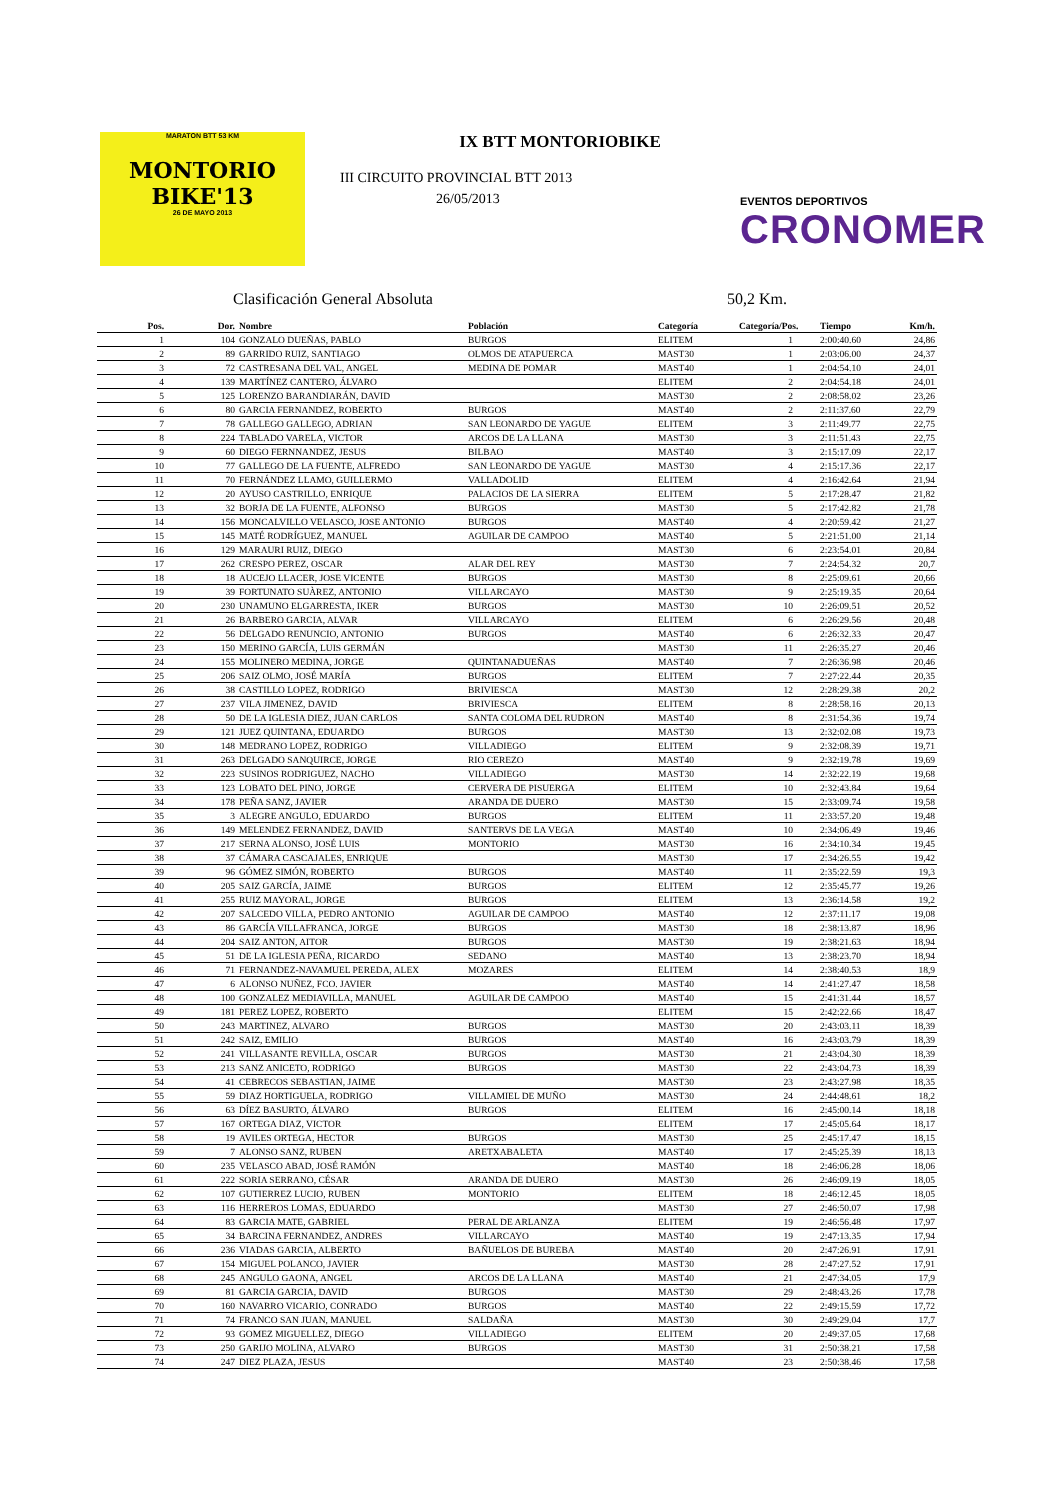MARATON BTT 53 KM
MONTORIO
BIKE'13
26 DE MAYO 2013
IX BTT MONTORIOBIKE
III CIRCUITO PROVINCIAL BTT 2013
26/05/2013
EVENTOS DEPORTIVOS
CRONOMER
Clasificación General Absoluta 50,2 Km.
| Pos. | Dor. | Nombre | Población | Categoría | Categoría/Pos. | Tiempo | Km/h. |
| --- | --- | --- | --- | --- | --- | --- | --- |
| 1 | 104 | GONZALO DUEÑAS, PABLO | BURGOS | ELITEM | 1 | 2:00:40.60 | 24,86 |
| 2 | 89 | GARRIDO RUIZ, SANTIAGO | OLMOS DE ATAPUERCA | MAST30 | 1 | 2:03:06.00 | 24,37 |
| 3 | 72 | CASTRESANA DEL VAL, ANGEL | MEDINA DE POMAR | MAST40 | 1 | 2:04:54.10 | 24,01 |
| 4 | 139 | MARTÍNEZ CANTERO, ÁLVARO | | ELITEM | 2 | 2:04:54.18 | 24,01 |
| 5 | 125 | LORENZO BARANDIARÁN, DAVID | | MAST30 | 2 | 2:08:58.02 | 23,26 |
| 6 | 80 | GARCIA FERNANDEZ, ROBERTO | BURGOS | MAST40 | 2 | 2:11:37.60 | 22,79 |
| 7 | 78 | GALLEGO GALLEGO, ADRIAN | SAN LEONARDO DE YAGUE | ELITEM | 3 | 2:11:49.77 | 22,75 |
| 8 | 224 | TABLADO VARELA, VICTOR | ARCOS DE LA LLANA | MAST30 | 3 | 2:11:51.43 | 22,75 |
| 9 | 60 | DIEGO FERNNANDEZ, JESUS | BILBAO | MAST40 | 3 | 2:15:17.09 | 22,17 |
| 10 | 77 | GALLEGO DE LA FUENTE, ALFREDO | SAN LEONARDO DE YAGUE | MAST30 | 4 | 2:15:17.36 | 22,17 |
| 11 | 70 | FERNÁNDEZ LLAMO, GUILLERMO | VALLADOLID | ELITEM | 4 | 2:16:42.64 | 21,94 |
| 12 | 20 | AYUSO CASTRILLO, ENRIQUE | PALACIOS DE LA SIERRA | ELITEM | 5 | 2:17:28.47 | 21,82 |
| 13 | 32 | BORJA DE LA FUENTE, ALFONSO | BURGOS | MAST30 | 5 | 2:17:42.82 | 21,78 |
| 14 | 156 | MONCALVILLO VELASCO, JOSE ANTONIO | BURGOS | MAST40 | 4 | 2:20:59.42 | 21,27 |
| 15 | 145 | MATÉ RODRÍGUEZ, MANUEL | AGUILAR DE CAMPOO | MAST40 | 5 | 2:21:51.00 | 21,14 |
| 16 | 129 | MARAURI RUIZ, DIEGO | | MAST30 | 6 | 2:23:54.01 | 20,84 |
| 17 | 262 | CRESPO PEREZ, OSCAR | ALAR DEL REY | MAST30 | 7 | 2:24:54.32 | 20,7 |
| 18 | 18 | AUCEJO LLACER, JOSE VICENTE | BURGOS | MAST30 | 8 | 2:25:09.61 | 20,66 |
| 19 | 39 | FORTUNATO SUÀREZ, ANTONIO | VILLARCAYO | MAST30 | 9 | 2:25:19.35 | 20,64 |
| 20 | 230 | UNAMUNO ELGARRESTA, IKER | BURGOS | MAST30 | 10 | 2:26:09.51 | 20,52 |
| 21 | 26 | BARBERO GARCIA, ALVAR | VILLARCAYO | ELITEM | 6 | 2:26:29.56 | 20,48 |
| 22 | 56 | DELGADO RENUNCIO, ANTONIO | BURGOS | MAST40 | 6 | 2:26:32.33 | 20,47 |
| 23 | 150 | MERINO GARCÍA, LUIS GERMÁN | | MAST30 | 11 | 2:26:35.27 | 20,46 |
| 24 | 155 | MOLINERO MEDINA, JORGE | QUINTANADUEÑAS | MAST40 | 7 | 2:26:36.98 | 20,46 |
| 25 | 206 | SAIZ OLMO, JOSÉ MARÍA | BURGOS | ELITEM | 7 | 2:27:22.44 | 20,35 |
| 26 | 38 | CASTILLO LOPEZ, RODRIGO | BRIVIESCA | MAST30 | 12 | 2:28:29.38 | 20,2 |
| 27 | 237 | VILA JIMENEZ, DAVID | BRIVIESCA | ELITEM | 8 | 2:28:58.16 | 20,13 |
| 28 | 50 | DE LA IGLESIA DIEZ, JUAN CARLOS | SANTA COLOMA DEL RUDRON | MAST40 | 8 | 2:31:54.36 | 19,74 |
| 29 | 121 | JUEZ QUINTANA, EDUARDO | BURGOS | MAST30 | 13 | 2:32:02.08 | 19,73 |
| 30 | 148 | MEDRANO LOPEZ, RODRIGO | VILLADIEGO | ELITEM | 9 | 2:32:08.39 | 19,71 |
| 31 | 263 | DELGADO SANQUIRCE, JORGE | RIO CEREZO | MAST40 | 9 | 2:32:19.78 | 19,69 |
| 32 | 223 | SUSINOS RODRIGUEZ, NACHO | VILLADIEGO | MAST30 | 14 | 2:32:22.19 | 19,68 |
| 33 | 123 | LOBATO DEL PINO, JORGE | CERVERA DE PISUERGA | ELITEM | 10 | 2:32:43.84 | 19,64 |
| 34 | 178 | PEÑA SANZ, JAVIER | ARANDA DE DUERO | MAST30 | 15 | 2:33:09.74 | 19,58 |
| 35 | 3 | ALEGRE ANGULO, EDUARDO | BURGOS | ELITEM | 11 | 2:33:57.20 | 19,48 |
| 36 | 149 | MELENDEZ FERNANDEZ, DAVID | SANTERVS DE LA VEGA | MAST40 | 10 | 2:34:06.49 | 19,46 |
| 37 | 217 | SERNA ALONSO, JOSÉ LUIS | MONTORIO | MAST30 | 16 | 2:34:10.34 | 19,45 |
| 38 | 37 | CÁMARA CASCAJALES, ENRIQUE | | MAST30 | 17 | 2:34:26.55 | 19,42 |
| 39 | 96 | GÓMEZ SIMÓN, ROBERTO | BURGOS | MAST40 | 11 | 2:35:22.59 | 19,3 |
| 40 | 205 | SAIZ GARCÍA, JAIME | BURGOS | ELITEM | 12 | 2:35:45.77 | 19,26 |
| 41 | 255 | RUIZ MAYORAL, JORGE | BURGOS | ELITEM | 13 | 2:36:14.58 | 19,2 |
| 42 | 207 | SALCEDO VILLA, PEDRO ANTONIO | AGUILAR DE CAMPOO | MAST40 | 12 | 2:37:11.17 | 19,08 |
| 43 | 86 | GARCÍA VILLAFRANCA, JORGE | BURGOS | MAST30 | 18 | 2:38:13.87 | 18,96 |
| 44 | 204 | SAIZ ANTON, AITOR | BURGOS | MAST30 | 19 | 2:38:21.63 | 18,94 |
| 45 | 51 | DE LA IGLESIA PEÑA, RICARDO | SEDANO | MAST40 | 13 | 2:38:23.70 | 18,94 |
| 46 | 71 | FERNANDEZ-NAVAMUEL PEREDA, ALEX | MOZARES | ELITEM | 14 | 2:38:40.53 | 18,9 |
| 47 | 6 | ALONSO NUÑEZ, FCO. JAVIER | | MAST40 | 14 | 2:41:27.47 | 18,58 |
| 48 | 100 | GONZALEZ MEDIAVILLA, MANUEL | AGUILAR DE CAMPOO | MAST40 | 15 | 2:41:31.44 | 18,57 |
| 49 | 181 | PEREZ LOPEZ, ROBERTO | | ELITEM | 15 | 2:42:22.66 | 18,47 |
| 50 | 243 | MARTINEZ, ALVARO | BURGOS | MAST30 | 20 | 2:43:03.11 | 18,39 |
| 51 | 242 | SAIZ, EMILIO | BURGOS | MAST40 | 16 | 2:43:03.79 | 18,39 |
| 52 | 241 | VILLASANTE REVILLA, OSCAR | BURGOS | MAST30 | 21 | 2:43:04.30 | 18,39 |
| 53 | 213 | SANZ ANICETO, RODRIGO | BURGOS | MAST30 | 22 | 2:43:04.73 | 18,39 |
| 54 | 41 | CEBRECOS SEBASTIAN, JAIME | | MAST30 | 23 | 2:43:27.98 | 18,35 |
| 55 | 59 | DIAZ HORTIGUELA, RODRIGO | VILLAMIEL DE MUÑO | MAST30 | 24 | 2:44:48.61 | 18,2 |
| 56 | 63 | DÍEZ BASURTO, ÁLVARO | BURGOS | ELITEM | 16 | 2:45:00.14 | 18,18 |
| 57 | 167 | ORTEGA DIAZ, VICTOR | | ELITEM | 17 | 2:45:05.64 | 18,17 |
| 58 | 19 | AVILES ORTEGA, HECTOR | BURGOS | MAST30 | 25 | 2:45:17.47 | 18,15 |
| 59 | 7 | ALONSO SANZ, RUBEN | ARETXABALETA | MAST40 | 17 | 2:45:25.39 | 18,13 |
| 60 | 235 | VELASCO ABAD, JOSÉ RAMÓN | | MAST40 | 18 | 2:46:06.28 | 18,06 |
| 61 | 222 | SORIA SERRANO, CÉSAR | ARANDA DE DUERO | MAST30 | 26 | 2:46:09.19 | 18,05 |
| 62 | 107 | GUTIERREZ LUCIO, RUBEN | MONTORIO | ELITEM | 18 | 2:46:12.45 | 18,05 |
| 63 | 116 | HERREROS LOMAS, EDUARDO | | MAST30 | 27 | 2:46:50.07 | 17,98 |
| 64 | 83 | GARCIA MATE, GABRIEL | PERAL DE ARLANZA | ELITEM | 19 | 2:46:56.48 | 17,97 |
| 65 | 34 | BARCINA FERNANDEZ, ANDRES | VILLARCAYO | MAST40 | 19 | 2:47:13.35 | 17,94 |
| 66 | 236 | VIADAS GARCIA, ALBERTO | BAÑUELOS DE BUREBA | MAST40 | 20 | 2:47:26.91 | 17,91 |
| 67 | 154 | MIGUEL POLANCO, JAVIER | | MAST30 | 28 | 2:47:27.52 | 17,91 |
| 68 | 245 | ANGULO GAONA, ANGEL | ARCOS DE LA LLANA | MAST40 | 21 | 2:47:34.05 | 17,9 |
| 69 | 81 | GARCIA GARCIA, DAVID | BURGOS | MAST30 | 29 | 2:48:43.26 | 17,78 |
| 70 | 160 | NAVARRO VICARIO, CONRADO | BURGOS | MAST40 | 22 | 2:49:15.59 | 17,72 |
| 71 | 74 | FRANCO SAN JUAN, MANUEL | SALDAÑA | MAST30 | 30 | 2:49:29.04 | 17,7 |
| 72 | 93 | GOMEZ MIGUELLEZ, DIEGO | VILLADIEGO | ELITEM | 20 | 2:49:37.05 | 17,68 |
| 73 | 250 | GARIJO MOLINA, ALVARO | BURGOS | MAST30 | 31 | 2:50:38.21 | 17,58 |
| 74 | 247 | DIEZ PLAZA, JESUS | | MAST40 | 23 | 2:50:38.46 | 17,58 |